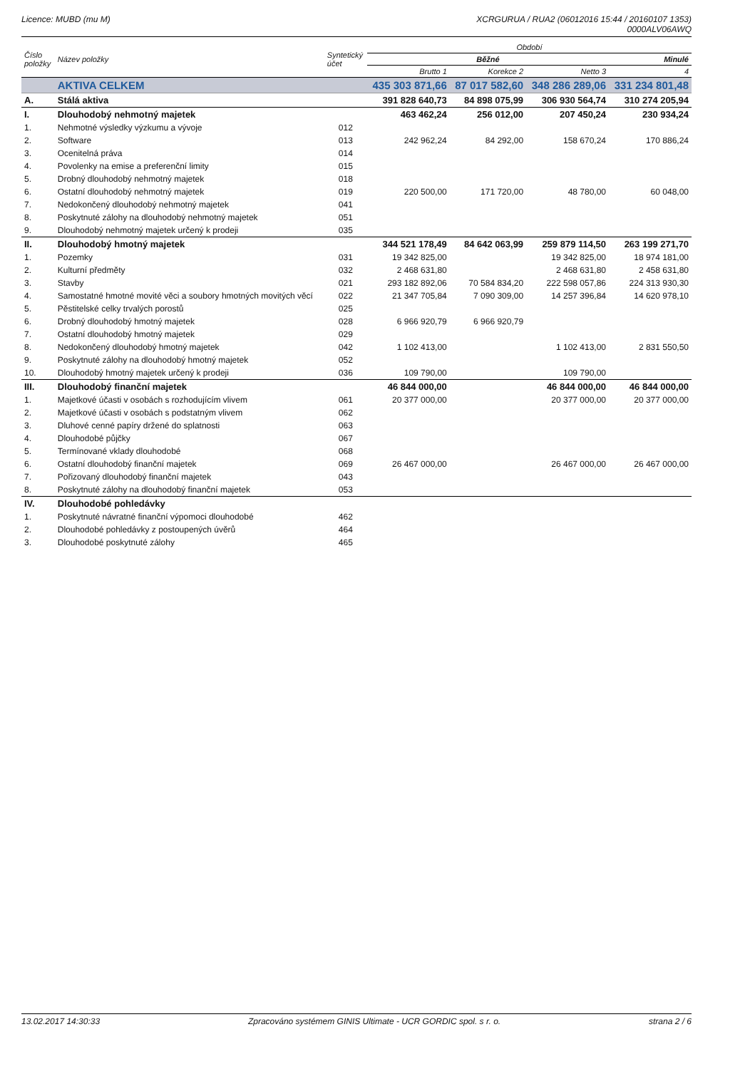Licence: MUBD (mu M) XCRGURUA / RUA2 (06012016 15:44 / 20160107 1353)
0000ALV06AWQ
| Číslo položky | Název položky | Syntetický účet | Období | | | |
| --- | --- | --- | --- | --- | --- | --- |
| | | | Běžné | | | Minulé |
| | | | Brutto 1 | Korekce 2 | Netto 3 | 4 |
| | AKTIVA CELKEM | | 435 303 871,66 | 87 017 582,60 | 348 286 289,06 | 331 234 801,48 |
| A. | Stálá aktiva | | 391 828 640,73 | 84 898 075,99 | 306 930 564,74 | 310 274 205,94 |
| I. | Dlouhodobý nehmotný majetek | | 463 462,24 | 256 012,00 | 207 450,24 | 230 934,24 |
| 1. | Nehmotné výsledky výzkumu a vývoje | 012 | | | | |
| 2. | Software | 013 | 242 962,24 | 84 292,00 | 158 670,24 | 170 886,24 |
| 3. | Ocenitelná práva | 014 | | | | |
| 4. | Povolenky na emise a preferenční limity | 015 | | | | |
| 5. | Drobný dlouhodobý nehmotný majetek | 018 | | | | |
| 6. | Ostatní dlouhodobý nehmotný majetek | 019 | 220 500,00 | 171 720,00 | 48 780,00 | 60 048,00 |
| 7. | Nedokončený dlouhodobý nehmotný majetek | 041 | | | | |
| 8. | Poskytnuté zálohy na dlouhodobý nehmotný majetek | 051 | | | | |
| 9. | Dlouhodobý nehmotný majetek určený k prodeji | 035 | | | | |
| II. | Dlouhodobý hmotný majetek | | 344 521 178,49 | 84 642 063,99 | 259 879 114,50 | 263 199 271,70 |
| 1. | Pozemky | 031 | 19 342 825,00 | | 19 342 825,00 | 18 974 181,00 |
| 2. | Kulturní předměty | 032 | 2 468 631,80 | | 2 468 631,80 | 2 458 631,80 |
| 3. | Stavby | 021 | 293 182 892,06 | 70 584 834,20 | 222 598 057,86 | 224 313 930,30 |
| 4. | Samostatné hmotné movité věci a soubory hmotných movitých věcí | 022 | 21 347 705,84 | 7 090 309,00 | 14 257 396,84 | 14 620 978,10 |
| 5. | Pěstitelské celky trvalých porostů | 025 | | | | |
| 6. | Drobný dlouhodobý hmotný majetek | 028 | 6 966 920,79 | 6 966 920,79 | | |
| 7. | Ostatní dlouhodobý hmotný majetek | 029 | | | | |
| 8. | Nedokončený dlouhodobý hmotný majetek | 042 | 1 102 413,00 | | 1 102 413,00 | 2 831 550,50 |
| 9. | Poskytnuté zálohy na dlouhodobý hmotný majetek | 052 | | | | |
| 10. | Dlouhodobý hmotný majetek určený k prodeji | 036 | 109 790,00 | | 109 790,00 | |
| III. | Dlouhodobý finanční majetek | | 46 844 000,00 | | 46 844 000,00 | 46 844 000,00 |
| 1. | Majetkové účasti v osobách s rozhodujícím vlivem | 061 | 20 377 000,00 | | 20 377 000,00 | 20 377 000,00 |
| 2. | Majetkové účasti v osobách s podstatným vlivem | 062 | | | | |
| 3. | Dluhové cenné papíry držené do splatnosti | 063 | | | | |
| 4. | Dlouhodobé půjčky | 067 | | | | |
| 5. | Termínované vklady dlouhodobé | 068 | | | | |
| 6. | Ostatní dlouhodobý finanční majetek | 069 | 26 467 000,00 | | 26 467 000,00 | 26 467 000,00 |
| 7. | Pořizovaný dlouhodobý finanční majetek | 043 | | | | |
| 8. | Poskytnuté zálohy na dlouhodobý finanční majetek | 053 | | | | |
| IV. | Dlouhodobé pohledávky | | | | | |
| 1. | Poskytnuté návratné finanční výpomoci dlouhodobé | 462 | | | | |
| 2. | Dlouhodobé pohledávky z postoupených úvěrů | 464 | | | | |
| 3. | Dlouhodobé poskytnuté zálohy | 465 | | | | |
13.02.2017 14:30:33 Zpracováno systémem GINIS Ultimate - UCR GORDIC spol. s r. o.
strana 2 / 6